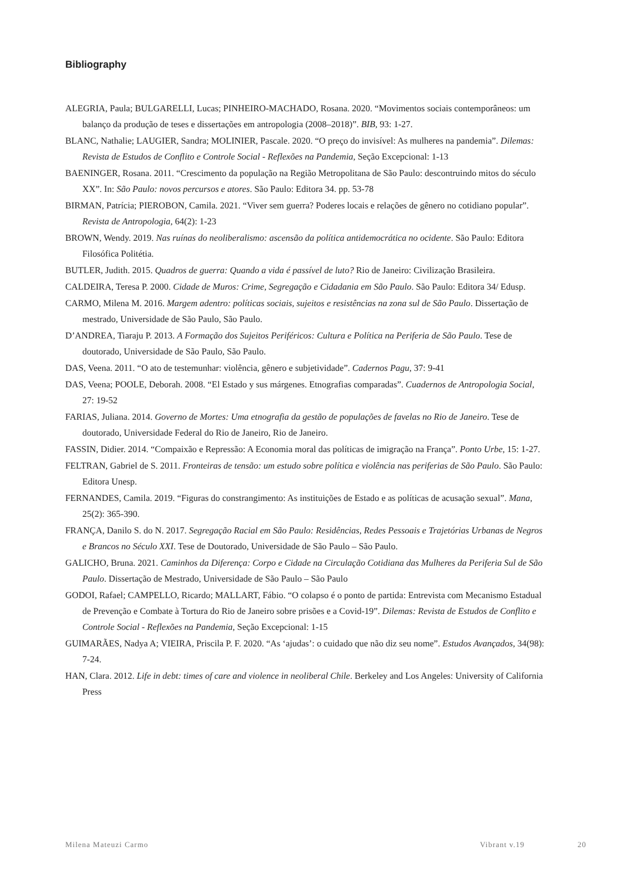Bibliography
ALEGRIA, Paula; BULGARELLI, Lucas; PINHEIRO-MACHADO, Rosana. 2020. “Movimentos sociais contemporâneos: um balanço da produção de teses e dissertações em antropologia (2008–2018)”. BIB, 93: 1-27.
BLANC, Nathalie; LAUGIER, Sandra; MOLINIER, Pascale. 2020. “O preço do invisível: As mulheres na pandemia”. Dilemas: Revista de Estudos de Conflito e Controle Social - Reflexões na Pandemia, Seção Excepcional: 1-13
BAENINGER, Rosana. 2011. “Crescimento da população na Região Metropolitana de São Paulo: descontruindo mitos do século XX”. In: São Paulo: novos percursos e atores. São Paulo: Editora 34. pp. 53-78
BIRMAN, Patrícia; PIEROBON, Camila. 2021. “Viver sem guerra? Poderes locais e relações de gênero no cotidiano popular”. Revista de Antropologia, 64(2): 1-23
BROWN, Wendy. 2019. Nas ruínas do neoliberalismo: ascensão da política antidemocrática no ocidente. São Paulo: Editora Filosófica Politétia.
BUTLER, Judith. 2015. Quadros de guerra: Quando a vida é passível de luto? Rio de Janeiro: Civilização Brasileira.
CALDEIRA, Teresa P. 2000. Cidade de Muros: Crime, Segregação e Cidadania em São Paulo. São Paulo: Editora 34/ Edusp.
CARMO, Milena M. 2016. Margem adentro: políticas sociais, sujeitos e resistências na zona sul de São Paulo. Dissertação de mestrado, Universidade de São Paulo, São Paulo.
D’ANDREA, Tiaraju P. 2013. A Formação dos Sujeitos Periféricos: Cultura e Política na Periferia de São Paulo. Tese de doutorado, Universidade de São Paulo, São Paulo.
DAS, Veena. 2011. “O ato de testemunhar: violência, gênero e subjetividade”. Cadernos Pagu, 37: 9-41
DAS, Veena; POOLE, Deborah. 2008. “El Estado y sus márgenes. Etnografias comparadas”. Cuadernos de Antropologia Social, 27: 19-52
FARIAS, Juliana. 2014. Governo de Mortes: Uma etnografia da gestão de populações de favelas no Rio de Janeiro. Tese de doutorado, Universidade Federal do Rio de Janeiro, Rio de Janeiro.
FASSIN, Didier. 2014. “Compaixão e Repressão: A Economia moral das políticas de imigração na França”. Ponto Urbe, 15: 1-27.
FELTRAN, Gabriel de S. 2011. Fronteiras de tensão: um estudo sobre política e violência nas periferias de São Paulo. São Paulo: Editora Unesp.
FERNANDES, Camila. 2019. “Figuras do constrangimento: As instituições de Estado e as políticas de acusação sexual”. Mana, 25(2): 365-390.
FRANÇA, Danilo S. do N. 2017. Segregação Racial em São Paulo: Residências, Redes Pessoais e Trajetórias Urbanas de Negros e Brancos no Século XXI. Tese de Doutorado, Universidade de São Paulo – São Paulo.
GALICHO, Bruna. 2021. Caminhos da Diferença: Corpo e Cidade na Circulação Cotidiana das Mulheres da Periferia Sul de São Paulo. Dissertação de Mestrado, Universidade de São Paulo – São Paulo
GODOI, Rafael; CAMPELLO, Ricardo; MALLART, Fábio. “O colapso é o ponto de partida: Entrevista com Mecanismo Estadual de Prevenção e Combate à Tortura do Rio de Janeiro sobre prisões e a Covid-19”. Dilemas: Revista de Estudos de Conflito e Controle Social - Reflexões na Pandemia, Seção Excepcional: 1-15
GUIMARÃES, Nadya A; VIEIRA, Priscila P. F. 2020. “As ‘ajudas’: o cuidado que não diz seu nome”. Estudos Avançados, 34(98): 7-24.
HAN, Clara. 2012. Life in debt: times of care and violence in neoliberal Chile. Berkeley and Los Angeles: University of California Press
Milena Mateuzi Carmo Vibrant v.19 20